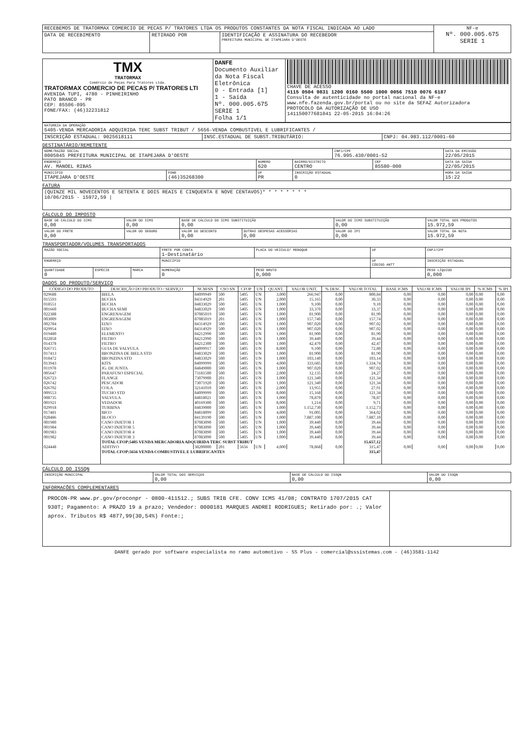| RECEBEMOS DE TRATORMAX COMERCIO DE PECAS P/ TRATORES LTDA OS PRODUTOS CONSTANTES DA NOTA FISCAL INDICADA AO LADO | | | NF-e Nº. 000.005.675 SERIE 1 |
| DATA DE RECEBIMENTO | RETIRADO POR | IDENTIFICAÇÃO E ASSINATURA DO RECEBEDOR PREFEITURA MUNICIPAL DE ITAPEJARA D'OESTE | |
| TMX TRATORMAX Comércio de Peças Para Tratores Ltda. TRATORMAX COMERCIO DE PECAS P/ TRATORES LTI AVENIDA TUPI, 4780 - PINHEIRINHO PATO BRANCO - PR CEP: 85506-095 FONE/FAX: (46)32231812 | DANFE Documento Auxiliar da Nota Fiscal Eletrônica 0 - Entrada [1] 1 - Saída Nº. 000.005.675 SERIE 1 Folha 1/1 | CHAVE DE ACESSO 4115 0504 9831 1200 0160 5500 1000 0056 7510 0076 6187 Consulta de autenticidade no portal nacional da NF-e www.nfe.fazenda.gov.br/portal ou no site da SEFAZ Autorizadora PROTOCOLO DA AUTORIZAÇÃO DE USO 141150077681041 22-05-2015 16:04:26 |
| NATUREZA DA OPERAÇÃO 5405-VENDA MERCADORIA ADQUIRIDA TERC SUBST TRIBUT / 5656-VENDA COMBUSTIVEL E LUBRIFICANTES / | | |
| INSCRIÇÃO ESTADUAL: 9025618111 | INSC.ESTADUAL DE SUBST.TRIBUTÁRIO: | CNPJ: 04.983.112/0001-60 |
DESTINATÁRIO/REMETENTE
| NOME/RAZÃO SOCIAL 0005045 PREFEITURA MUNICIPAL DE ITAPEJARA D'OESTE | | | | CNPJ/CPF 76.995.430/0001-52 | | DATA DA EMISSÃO 22/05/2015 |
| ENDEREÇO AV. MANOEL RIBAS | | NÚMERO 620 | BAIRRO/DISTRITO CENTRO | | CEP 85580-000 | DATA DA SAÍDA 22/05/2015 |
| MUNICÍPIO ITAPEJARA D'OESTE | FONE (46)35268300 | UF PR | INSCRIÇÃO ESTADUAL 0 | | | HORA DA SAÍDA 15:22 |
FATURA
| (QUINZE MIL NOVECENTOS E SETENTA E DOIS REAIS E CINQUENTA E NOVE CENTAVOS)* * * * * * * * 10/06/2015 - 15972,59 / |
CÁLCULO DO IMPOSTO
| BASE DE CÁLCULO DO ICMS 0,00 | VALOR DO ICMS 0,00 | BASE DE CÁLCULO DO ICMS SUBSTITUIÇÃO 0,00 | | VALOR DO ICMS SUBSTITUIÇÃO 0,00 | VALOR TOTAL DOS PRODUTOS 15.972,59 |
| VALOR DO FRETE 0,00 | VALOR DO SEGURO | VALOR DO DESCONTO 0,00 | OUTRAS DESPESAS ACESSÓRIAS 0,00 | VALOR DO IPI 0,00 | VALOR TOTAL DA NOTA 15.972,59 |
TRANSPORTADOR/VOLUMES TRANSPORTADOS
| RAZÃO SOCIAL | | | FRETE POR CONTA 1-Destinatário | PLACA DO VEÍCULO/ REBOQUE | UF | CNPJ/CPF |
| ENDEREÇO | | | MUNICÍPIO | | UF CÓDIGO ANTT | INSCRIÇÃO ESTADUAL |
| QUANTIDADE 0 | ESPÉCIE | MARCA | NUMERAÇÃO 0 | PESO BRUTO 0,000 | | PESO LÍQUIDO 0,000 |
DADOS DO PRODUTO/SERVIÇO
| CÓDIGO DO PRODUTO | DESCRIÇÃO DO PRODUTO / SERVIÇO | NCM/SN | CSO SN | CFOP | UN | QUANT. | VALOR UNIT. | % DESC | VALOR TOTAL | BASE ICMS | VALOR ICMS | VALOR IPI | % ICMS | % IPI |
| --- | --- | --- | --- | --- | --- | --- | --- | --- | --- | --- | --- | --- | --- | --- |
| 029688 | BIELA | 84099949 | 500 | 5405 | UN | 3,000 | 266,947 | 0,00 | 800,84 | 0,00 | 0,00 | 0,00 | 0,00 | 0,00 |
| 015593 | BUCHA | 84314929 | 201 | 5405 | UN | 2,000 | 15,165 | 0,00 | 30,33 | 0,00 | 0,00 | 0,00 | 0,00 | 0,00 |
| 018551 | BUCHA | 84833029 | 500 | 5405 | UN | 1,000 | 9,100 | 0,00 | 9,10 | 0,00 | 0,00 | 0,00 | 0,00 | 0,00 |
| 001660 | BUCHA SEMI | 84833029 | 500 | 5405 | UN | 1,000 | 33,370 | 0,00 | 33,37 | 0,00 | 0,00 | 0,00 | 0,00 | 0,00 |
| 022388 | ENGRENAGEM | 87085019 | 500 | 5405 | UN | 1,000 | 81,900 | 0,00 | 81,90 | 0,00 | 0,00 | 0,00 | 0,00 | 0,00 |
| 003009 | ENGRENAGEM | 87085019 | 201 | 5405 | UN | 1,000 | 157,740 | 0,00 | 157,74 | 0,00 | 0,00 | 0,00 | 0,00 | 0,00 |
| 002784 | EIXO | 84314929 | 500 | 5405 | UN | 1,000 | 907,020 | 0,00 | 907,02 | 0,00 | 0,00 | 0,00 | 0,00 | 0,00 |
| 029954 | EIXO | 84314929 | 500 | 5405 | UN | 1,000 | 907,020 | 0,00 | 907,02 | 0,00 | 0,00 | 0,00 | 0,00 | 0,00 |
| 019480 | ELEMENTO | 84212990 | 500 | 5405 | UN | 1,000 | 81,900 | 0,00 | 81,90 | 0,00 | 0,00 | 0,00 | 0,00 | 0,00 |
| 022858 | FILTRO | 84212990 | 500 | 5405 | UN | 1,000 | 39,440 | 0,00 | 39,44 | 0,00 | 0,00 | 0,00 | 0,00 | 0,00 |
| 014378 | FILTRO | 84212300 | 500 | 5405 | UN | 1,000 | 42,470 | 0,00 | 42,47 | 0,00 | 0,00 | 0,00 | 0,00 | 0,00 |
| 026715 | GUIA DE VALVULA | 84099917 | 500 | 5405 | UN | 8,000 | 9,100 | 0,00 | 72,80 | 0,00 | 0,00 | 0,00 | 0,00 | 0,00 |
| 017413 | BRONZINA DE BIELA STD | 84833029 | 500 | 5405 | UN | 1,000 | 81,900 | 0,00 | 81,90 | 0,00 | 0,00 | 0,00 | 0,00 | 0,00 |
| 018472 | BRONZINA STD | 84833029 | 500 | 5405 | UN | 1,000 | 103,140 | 0,00 | 103,14 | 0,00 | 0,00 | 0,00 | 0,00 | 0,00 |
| 013943 | KITS | 84099999 | 500 | 5405 | UN | 4,000 | 333,685 | 0,00 | 1.334,74 | 0,00 | 0,00 | 0,00 | 0,00 | 0,00 |
| 011978 | JG. DE JUNTA | 84849000 | 500 | 5405 | UN | 1,000 | 907,020 | 0,00 | 907,02 | 0,00 | 0,00 | 0,00 | 0,00 | 0,00 |
| 005647 | PARAFUSO ESPECIAL | 73181500 | 500 | 5405 | UN | 2,000 | 12,135 | 0,00 | 24,27 | 0,00 | 0,00 | 0,00 | 0,00 | 0,00 |
| 026723 | FLANGE | 73079900 | 201 | 5405 | UN | 1,000 | 121,340 | 0,00 | 121,34 | 0,00 | 0,00 | 0,00 | 0,00 | 0,00 |
| 026742 | PESCADOR | 73071920 | 500 | 5405 | UN | 1,000 | 121,340 | 0,00 | 121,34 | 0,00 | 0,00 | 0,00 | 0,00 | 0,00 |
| 026702 | COLA | 32141010 | 500 | 5405 | UN | 2,000 | 13,955 | 0,00 | 27,91 | 0,00 | 0,00 | 0,00 | 0,00 | 0,00 |
| 009553 | TUCHO STD | 84099999 | 500 | 5405 | UN | 8,000 | 15,168 | 0,00 | 121,34 | 0,00 | 0,00 | 0,00 | 0,00 | 0,00 |
| 008735 | VALVULA | 84818021 | 500 | 5405 | UN | 1,000 | 78,870 | 0,00 | 78,87 | 0,00 | 0,00 | 0,00 | 0,00 | 0,00 |
| 001921 | VEDADOR | 40169300 | 500 | 5405 | UN | 8,000 | 1,214 | 0,00 | 9,71 | 0,00 | 0,00 | 0,00 | 0,00 | 0,00 |
| 029918 | TURBINA | 84839000 | 500 | 5405 | UN | 1,000 | 1.152,730 | 0,00 | 1.152,73 | 0,00 | 0,00 | 0,00 | 0,00 | 0,00 |
| 017481 | BICO | 84818099 | 500 | 5405 | UN | 4,000 | 91,005 | 0,00 | 364,02 | 0,00 | 0,00 | 0,00 | 0,00 | 0,00 |
| 028486 | BLOCO | 84139190 | 500 | 5405 | UN | 1,000 | 7.887,100 | 0,00 | 7.887,10 | 0,00 | 0,00 | 0,00 | 0,00 | 0,00 |
| 001980 | CANO INJETOR 1 | 87083090 | 500 | 5405 | UN | 1,000 | 39,440 | 0,00 | 39,44 | 0,00 | 0,00 | 0,00 | 0,00 | 0,00 |
| 001984 | CANO INJETOR 5 | 87083090 | 500 | 5405 | UN | 1,000 | 39,440 | 0,00 | 39,44 | 0,00 | 0,00 | 0,00 | 0,00 | 0,00 |
| 001983 | CANO INJETOR 4 | 87083090 | 500 | 5405 | UN | 1,000 | 39,440 | 0,00 | 39,44 | 0,00 | 0,00 | 0,00 | 0,00 | 0,00 |
| 001982 | CANO INJETOR 3 | 87083090 | 500 | 5405 | UN | 1,000 | 39,440 | 0,00 | 39,44 | 0,00 | 0,00 | 0,00 | 0,00 | 0,00 |
| | TOTAL CFOP:5405 VENDA MERCADORIA ADQUIRIDA TERC SUBST TRIBUT | | | | | | | | 15.657,12 | | | | | |
| 024448 | ADITIVO | 38200000 | 201 | 5656 | UN | 4,000 | 78,868 | 0,00 | 315,47 | 0,00 | 0,00 | 0,00 | 0,00 | 0,00 |
| | TOTAL CFOP:5656 VENDA COMBUSTIVEL E LUBRIFICANTES | | | | | | | | 315,47 | | | | | |
CÁLCULO DO ISSQN
| INSCRIÇÃO MUNICIPAL | VALOR TOTAL DOS SERVIÇOS 0,00 | BASE DE CÁLCULO DO ISSQN 0,00 | VALOR DO ISSQN 0,00 |
INFORMAÇÕES COMPLEMENTARES
| PROCON-PR www.pr.gov/proconpr - 0800-411512.; SUBS TRIB CFE. CONV ICMS 41/08; CONTRATO 1707/2015 CAT 930T; Pagamento: A PRAZO 19 a prazo; Vendedor: 0000181 MARQUES ANDREI RODRIGUES; Retirado por: .; Valor aprox. Tributos R$ 4877,99(30,54%) Fonte:; | |
DANFE gerado por software especialista no ramo automotivo - SS Plus - comercial@sssistemas.com - (46)3581-1142